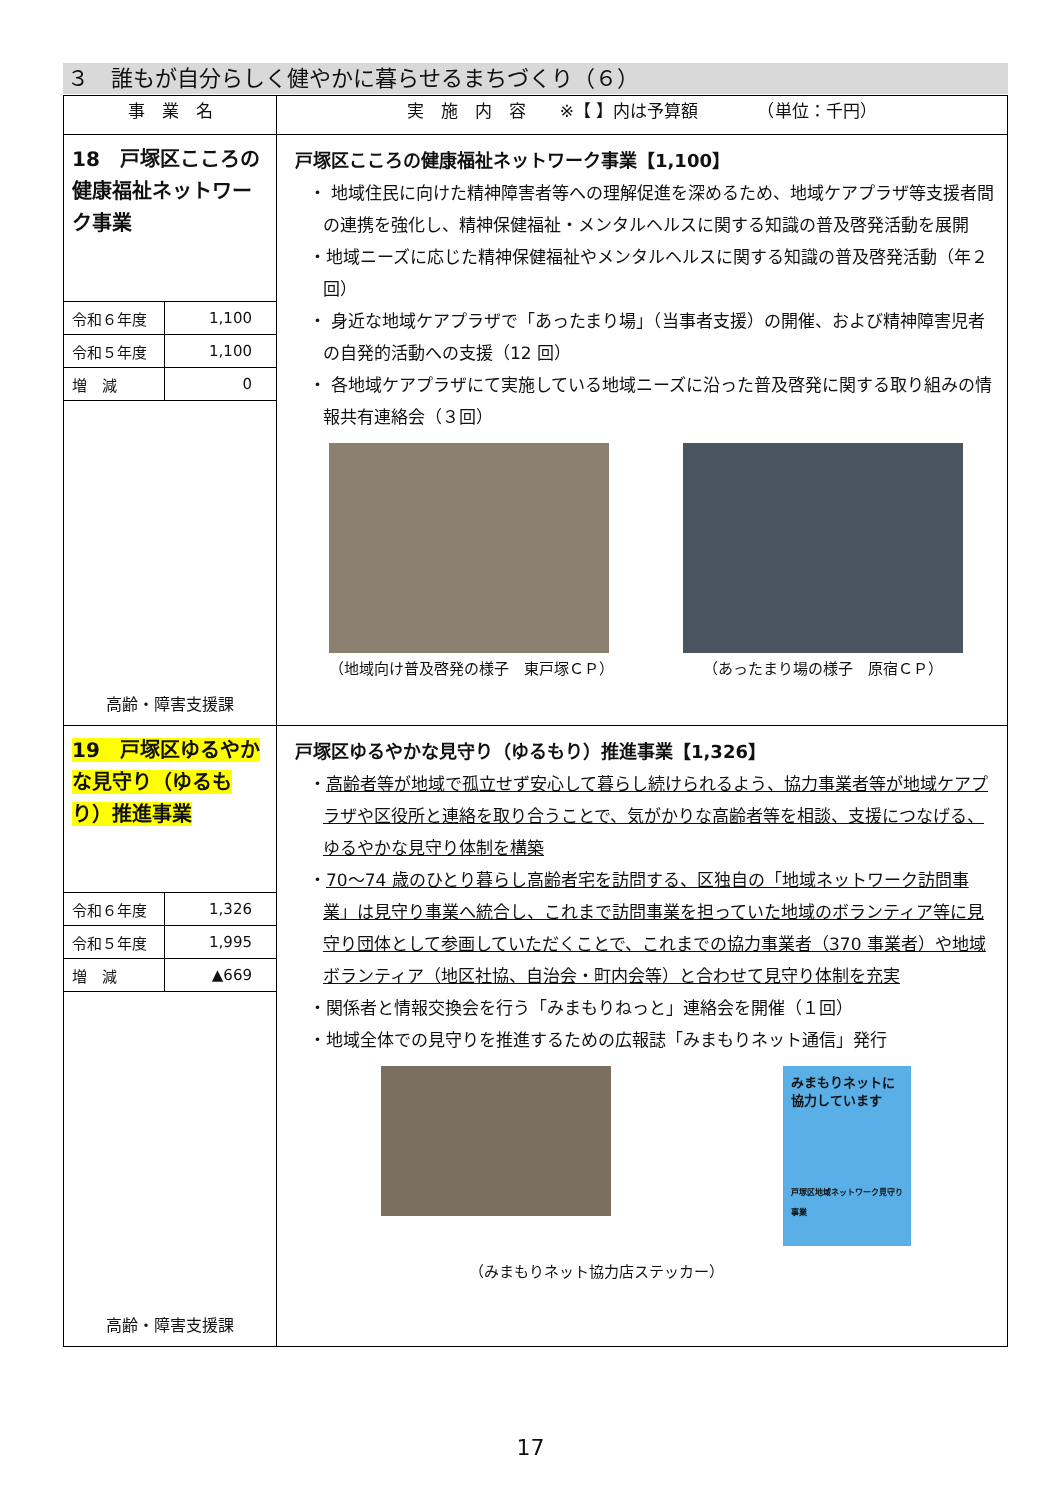３　誰もが自分らしく健やかに暮らせるまちづくり（６）
| 事 業 名 | 実 施 内 容 ※【 】内は予算額 （単位：千円） |
| --- | --- |
| 18 戸塚区こころの健康福祉ネットワーク事業 / 令和６年度 / 1,100 / / 令和５年度 / 1,100 / / 増 減 / 0 / 高齢・障害支援課 | 戸塚区こころの健康福祉ネットワーク事業【1,100】 ・ 地域住民に向けた精神障害者等への理解促進を深めるため、地域ケアプラザ等支援者間の連携を強化し、精神保健福祉・メンタルヘルスに関する知識の普及啓発活動を展開 ・地域ニーズに応じた精神保健福祉やメンタルヘルスに関する知識の普及啓発活動（年２回） ・ 身近な地域ケアプラザで「あったまり場」（当事者支援）の開催、および精神障害児者の自発的活動への支援（12 回） ・ 各地域ケアプラザにて実施している地域ニーズに沿った普及啓発に関する取り組みの情報共有連絡会（３回） （地域向け普及啓発の様子 東戸塚ＣＰ） （あったまり場の様子 原宿ＣＰ） |
| 19 戸塚区ゆるやかな見守り（ゆるもり）推進事業 / 令和６年度 / 1,326 / / 令和５年度 / 1,995 / / 増 減 / ▲669 / 高齢・障害支援課 | 戸塚区ゆるやかな見守り（ゆるもり）推進事業【1,326】 ・ 高齢者等が地域で孤立せず安心して暮らし続けられるよう、協力事業者等が地域ケアプラザや区役所と連絡を取り合うことで、気がかりな高齢者等を相談、支援につなげる、ゆるやかな見守り体制を構築 ・ 70～74 歳のひとり暮らし高齢者宅を訪問する、区独自の「地域ネットワーク訪問事業」は見守り事業へ統合し、これまで訪問事業を担っていた地域のボランティア等に見守り団体として参画していただくことで、これまでの協力事業者（370 事業者）や地域ボランティア（地区社協、自治会・町内会等）と合わせて見守り体制を充実 ・関係者と情報交換会を行う「みまもりねっと」連絡会を開催（１回） ・地域全体での見守りを推進するための広報誌「みまもりネット通信」発行 みまもりネットに協力しています 戸塚区地域ネットワーク見守り事業 （みまもりネット協力店ステッカー） |
17